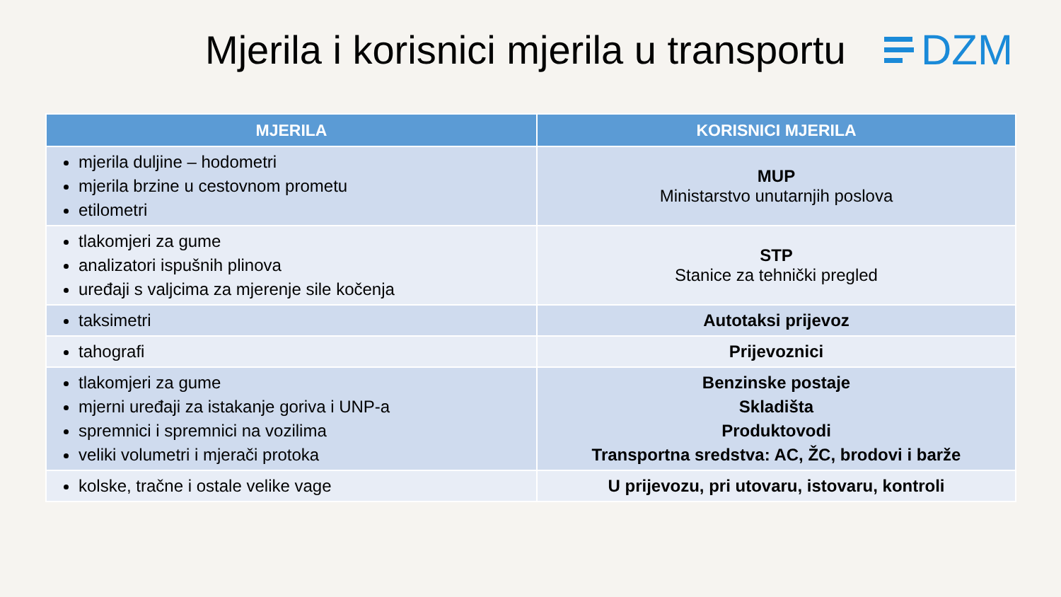Mjerila i korisnici mjerila u transportu
DZM
| MJERILA | KORISNICI MJERILA |
| --- | --- |
| mjerila duljine – hodometri mjerila brzine u cestovnom prometu etilometri | MUP Ministarstvo unutarnjih poslova |
| tlakomjeri za gume analizatori ispušnih plinova uređaji s valjcima za mjerenje sile kočenja | STP Stanice za tehnički pregled |
| taksimetri | Autotaksi prijevoz |
| tahografi | Prijevoznici |
| tlakomjeri za gume mjerni uređaji za istakanje goriva i UNP-a spremnici i spremnici na vozilima veliki volumetri i mjerači protoka | Benzinske postaje Skladišta Produktovodi Transportna sredstva: AC, ŽC, brodovi i barže |
| kolske, tračne i ostale velike vage | U prijevozu, pri utovaru, istovaru, kontroli |